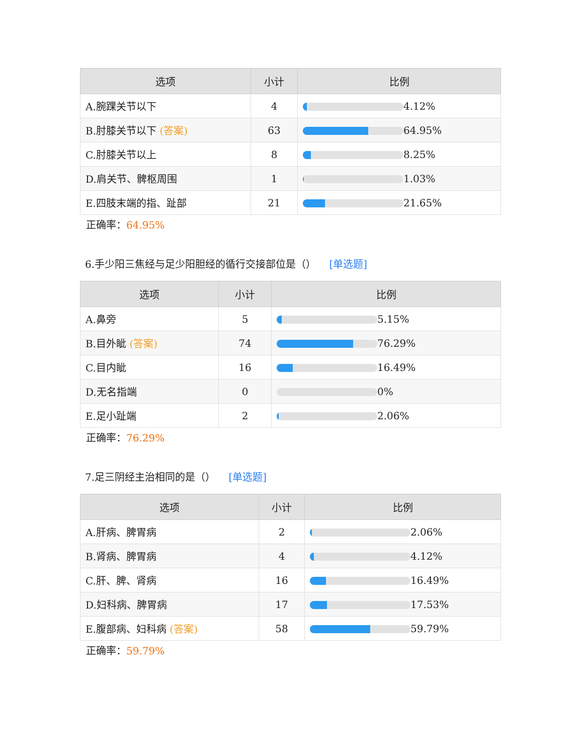| 选项 | 小计 | 比例 |
| --- | --- | --- |
| A.腕踝关节以下 | 4 | 4.12% |
| B.肘膝关节以下 (答案) | 63 | 64.95% |
| C.肘膝关节以上 | 8 | 8.25% |
| D.肩关节、髀枢周围 | 1 | 1.03% |
| E.四肢末端的指、趾部 | 21 | 21.65% |
正确率：64.95%
6.手少阳三焦经与足少阳胆经的循行交接部位是（） [单选题]
| 选项 | 小计 | 比例 |
| --- | --- | --- |
| A.鼻旁 | 5 | 5.15% |
| B.目外眦 (答案) | 74 | 76.29% |
| C.目内眦 | 16 | 16.49% |
| D.无名指端 | 0 | 0% |
| E.足小趾端 | 2 | 2.06% |
正确率：76.29%
7.足三阴经主治相同的是（） [单选题]
| 选项 | 小计 | 比例 |
| --- | --- | --- |
| A.肝病、脾胃病 | 2 | 2.06% |
| B.肾病、脾胃病 | 4 | 4.12% |
| C.肝、脾、肾病 | 16 | 16.49% |
| D.妇科病、脾胃病 | 17 | 17.53% |
| E.腹部病、妇科病 (答案) | 58 | 59.79% |
正确率：59.79%